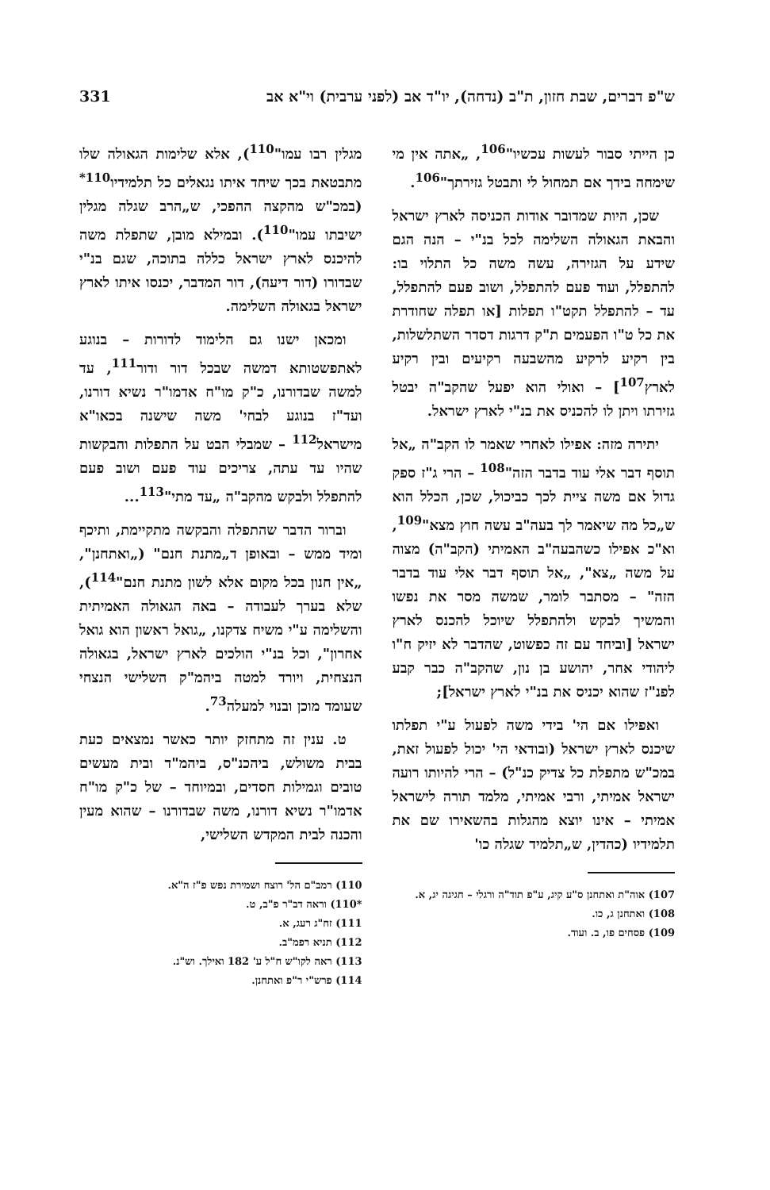ש"פ דברים, שבת חזון, ת"ב (נדחה), יו"ד אב (לפני ערבית) וי"א אב 331
כן הייתי סבור לעשות עכשיו"<sup>106</sup>, „אתה אין מי שימחה בידך אם תמחול לי ותבטל גזירתך"<sup>106</sup>.
שכן, היות שמדובר אודות הכניסה לארץ ישראל והבאת הגאולה השלימה לכל בנ"י – הנה הגם שידע על הגזירה, עשה משה כל התלוי בו: להתפלל, ועוד פעם להתפלל, ושוב פעם להתפלל, עד – להתפלל תקט"ו תפלות [או תפלה שחודרת את כל ט"ו הפעמים ת"ק דרגות דסדר השתלשלות, בין רקיע לרקיע מהשבעה רקיעים ובין רקיע לארץ<sup>107</sup>] – ואולי הוא יפעל שהקב"ה יבטל גזירתו ויתן לו להכניס את בנ"י לארץ ישראל.
יתירה מזה: אפילו לאחרי שאמר לו הקב"ה „אל תוסף דבר אלי עוד בדבר הזה"<sup>108</sup> – הרי ג"ז ספק גדול אם משה ציית לכך כביכול, שכן, הכלל הוא ש„כל מה שיאמר לך בעה"ב עשה חוץ מצא"<sup>109</sup>, וא"כ אפילו כשהבעה"ב האמיתי (הקב"ה) מצוה על משה „צא", „אל תוסף דבר אלי עוד בדבר הזה" – מסתבר לומר, שמשה מסר את נפשו והמשיך לבקש ולהתפלל שיוכל להכנס לארץ ישראל [וביחד עם זה כפשוט, שהדבר לא יזיק ח"ו ליהודי אחר, יהושע בן נון, שהקב"ה כבר קבע לפנ"ז שהוא יכניס את בנ"י לארץ ישראל];
ואפילו אם הי' בידי משה לפעול ע"י תפלתו שיכנס לארץ ישראל (ובודאי הי' יכול לפעול זאת, במכ"ש מתפלת כל צדיק כנ"ל) – הרי להיותו רועה ישראל אמיתי, ורבי אמיתי, מלמד תורה לישראל אמיתי – אינו יוצא מהגלות בהשאירו שם את תלמידיו (כהדין, ש„תלמיד שגלה כו'
107) אוה"ת ואתחנן ס"ע קיג, ע"פ תוד"ה ורגלי – חגיגה יג, א.
108) ואתחנן ג, כו.
109) פסחים פו, ב. ועוד.
מגלין רבו עמו"<sup>110</sup>), אלא שלימות הגאולה שלו מתבטאת בכך שיחד איתו נגאלים כל תלמידיו<sup>110*</sup> (במכ"ש מהקצה ההפכי, ש„הרב שגלה מגלין ישיבתו עמו"<sup>110</sup>). ובמילא מובן, שתפלת משה להיכנס לארץ ישראל כללה בתוכה, שגם בנ"י שבדורו (דור דיעה), דור המדבר, יכנסו איתו לארץ ישראל בגאולה השלימה.
ומכאן ישנו גם הלימוד לדורות – בנוגע לאתפשטותא דמשה שבכל דור ודור<sup>111</sup>, עד למשה שבדורנו, כ"ק מו"ח אדמו"ר נשיא דורנו, ועד"ז בנוגע לבחי' משה שישנה בכאו"א מישראל<sup>112</sup> – שמבלי הבט על התפלות והבקשות שהיו עד עתה, צריכים עוד פעם ושוב פעם להתפלל ולבקש מהקב"ה „עד מתי"<sup>113</sup>...
וברור הדבר שהתפלה והבקשה מתקיימת, ותיכף ומיד ממש – ובאופן ד„מתנת חנם" („ואתחנן", „אין חנון בכל מקום אלא לשון מתנת חנם"<sup>114</sup>), שלא בערך לעבודה – באה הגאולה האמיתית והשלימה ע"י משיח צדקנו, „גואל ראשון הוא גואל אחרון", וכל בנ"י הולכים לארץ ישראל, בגאולה הנצחית, ויורד למטה ביהמ"ק השלישי הנצחי שעומד מוכן ובנוי למעלה<sup>73</sup>.
ט. ענין זה מתחזק יותר כאשר נמצאים כעת בבית משולש, ביהכנ"ס, ביהמ"ד ובית מעשים טובים וגמילות חסדים, ובמיוחד – של כ"ק מו"ח אדמו"ר נשיא דורנו, משה שבדורנו – שהוא מעין והכנה לבית המקדש השלישי,
110) רמב"ם הל' רוצח ושמירת נפש פ"ז ה"א.
*110) וראה דב"ר פ"ב, ט.
111) זח"ג רעג, א.
112) תניא רפמ"ב.
113) ראה לקו"ש ח"ל ע' 182 ואילך. וש"נ.
114) פרש"י ר"פ ואתחנן.